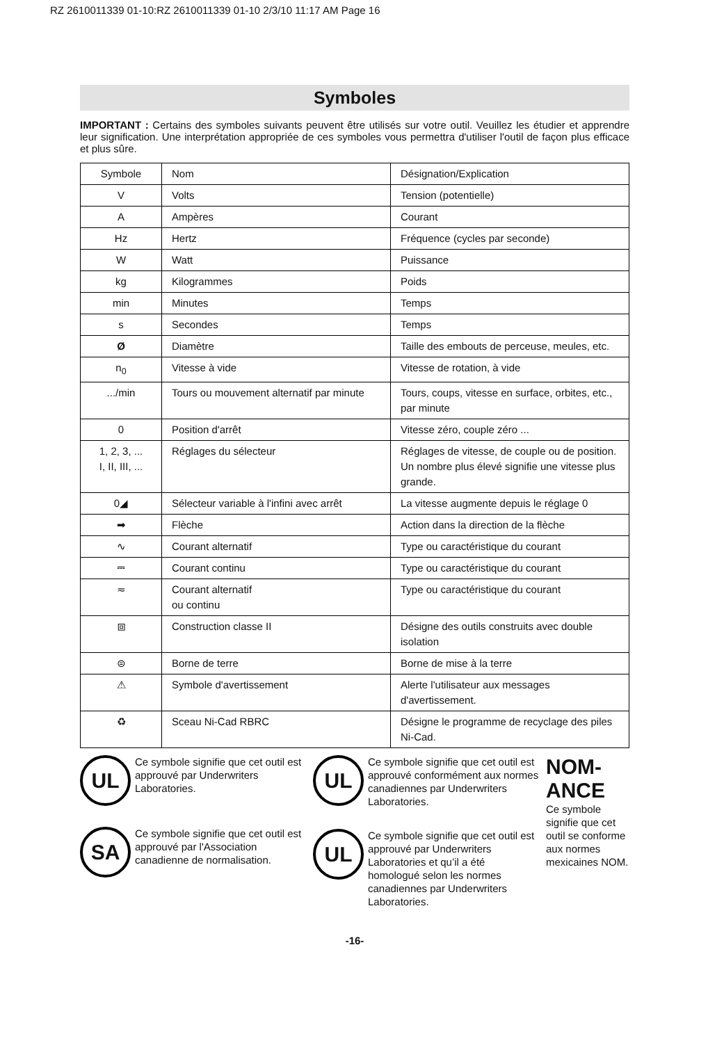RZ 2610011339 01-10:RZ 2610011339 01-10 2/3/10 11:17 AM Page 16
Symboles
IMPORTANT : Certains des symboles suivants peuvent être utilisés sur votre outil. Veuillez les étudier et apprendre leur signification. Une interprétation appropriée de ces symboles vous permettra d'utiliser l'outil de façon plus efficace et plus sûre.
| Symbole | Nom | Désignation/Explication |
| V | Volts | Tension (potentielle) |
| A | Ampères | Courant |
| Hz | Hertz | Fréquence (cycles par seconde) |
| W | Watt | Puissance |
| kg | Kilogrammes | Poids |
| min | Minutes | Temps |
| s | Secondes | Temps |
| Ø | Diamètre | Taille des embouts de perceuse, meules, etc. |
| n<sub>0</sub> | Vitesse à vide | Vitesse de rotation, à vide |
| .../min | Tours ou mouvement alternatif par minute | Tours, coups, vitesse en surface, orbites, etc., par minute |
| 0 | Position d'arrêt | Vitesse zéro, couple zéro ... |
| 1, 2, 3, ... I, II, III, ... | Réglages du sélecteur | Réglages de vitesse, de couple ou de position. Un nombre plus élevé signifie une vitesse plus grande. |
| 0◢ | Sélecteur variable à l'infini avec arrêt | La vitesse augmente depuis le réglage 0 |
| ➡ | Flèche | Action dans la direction de la flèche |
| ∿ | Courant alternatif | Type ou caractéristique du courant |
| ⎓ | Courant continu | Type ou caractéristique du courant |
| ≂ | Courant alternatif ou continu | Type ou caractéristique du courant |
| ⧈ | Construction classe II | Désigne des outils construits avec double isolation |
| ⊜ | Borne de terre | Borne de mise à la terre |
| ⚠ | Symbole d'avertissement | Alerte l'utilisateur aux messages d'avertissement. |
| ♻ | Sceau Ni-Cad RBRC | Désigne le programme de recyclage des piles Ni-Cad. |
UL
Ce symbole signifie que cet outil est approuvé par Underwriters Laboratories.
SA
Ce symbole signifie que cet outil est approuvé par l'Association canadienne de normalisation.
UL
Ce symbole signifie que cet outil est approuvé conformément aux normes canadiennes par Underwriters Laboratories.
UL
Ce symbole signifie que cet outil est approuvé par Underwriters Laboratories et qu’il a été homologué selon les normes canadiennes par Underwriters Laboratories.
NOM-ANCE
Ce symbole signifie que cet outil se conforme aux normes mexicaines NOM.
-16-